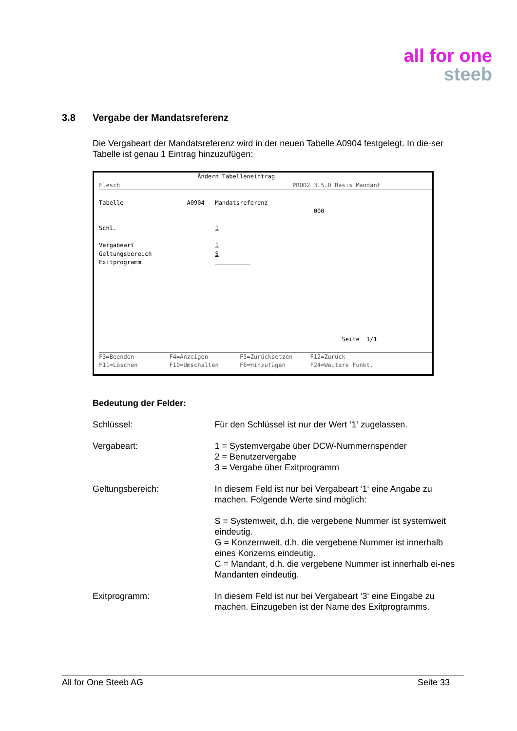all for one
steeb
3.8 Vergabe der Mandatsreferenz
Die Vergabeart der Mandatsreferenz wird in der neuen Tabelle A0904 festgelegt. In die-ser Tabelle ist genau 1 Eintrag hinzuzufügen:
Ändern Tabelleneintrag
Flesch PROD2 3.5.0 Basis Mandant
Tabelle A0904 Mandatsreferenz
000
Schl. 1
Vergabeart 1
Geltungsbereich S
Exitprogramm
Seite 1/1
F3=Beenden F4=Anzeigen F5=Zurücksetzen F12=Zurück
F11=Löschen F10=Umschalten F6=Hinzufügen F24=Weitere Funkt.
Bedeutung der Felder:
Schlüssel: Für den Schlüssel ist nur der Wert ‘1‘ zugelassen.
Vergabeart: 1 = Systemvergabe über DCW-Nummernspender
2 = Benutzervergabe
3 = Vergabe über Exitprogramm
Geltungsbereich: In diesem Feld ist nur bei Vergabeart ‘1‘ eine Angabe zu machen. Folgende Werte sind möglich:
S = Systemweit, d.h. die vergebene Nummer ist systemweit eindeutig.
G = Konzernweit, d.h. die vergebene Nummer ist innerhalb eines Konzerns eindeutig.
C = Mandant, d.h. die vergebene Nummer ist innerhalb ei-nes Mandanten eindeutig.
Exitprogramm: In diesem Feld ist nur bei Vergabeart ‘3‘ eine Eingabe zu machen. Einzugeben ist der Name des Exitprogramms.
All for One Steeb AG Seite 33